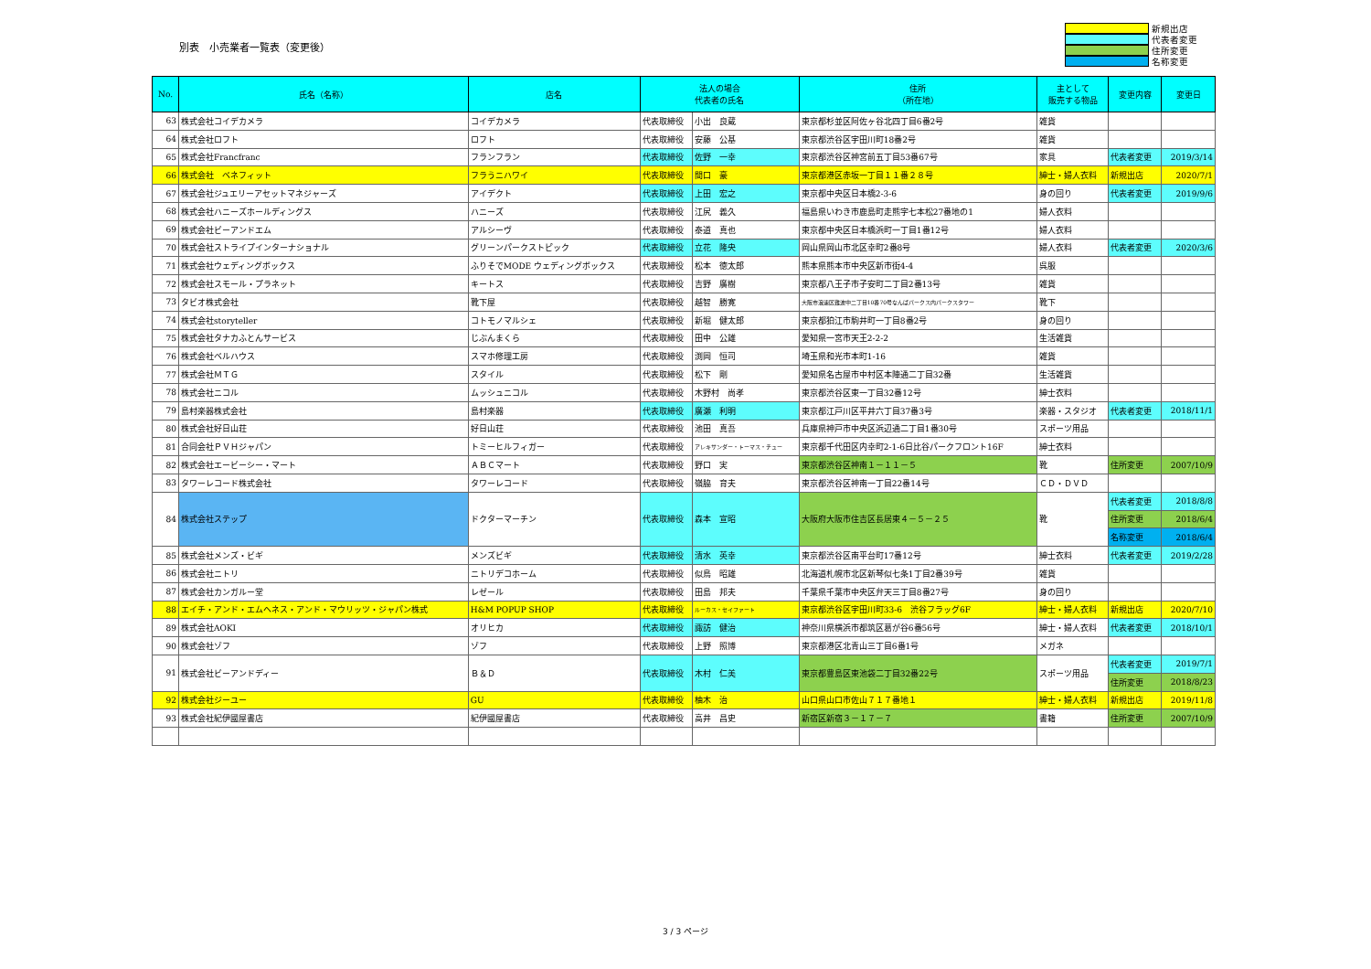別表　小売業者一覧表（変更後）
新規出店
代表者変更
住所変更
名称変更
| No. | 氏名（名称） | 店名 | 法人の場合 代表者の氏名 | | 住所 （所在地） | 主として 販売する物品 | 変更内容 | 変更日 |
| --- | --- | --- | --- | --- | --- | --- | --- | --- |
| 63 | 株式会社コイデカメラ | コイデカメラ | 代表取締役 | 小出 良蔵 | 東京都杉並区阿佐ヶ谷北四丁目6番2号 | 雑貨 | | |
| 64 | 株式会社ロフト | ロフト | 代表取締役 | 安藤 公基 | 東京都渋谷区宇田川町18番2号 | 雑貨 | | |
| 65 | 株式会社Francfranc | フランフラン | 代表取締役 | 佐野 一幸 | 東京都渋谷区神宮前五丁目53番67号 | 家具 | 代表者変更 | 2019/3/14 |
| 66 | 株式会社 ベネフィット | フラうニハワイ | 代表取締役 | 間口 豪 | 東京都港区赤坂一丁目１１番２８号 | 紳士・婦人衣料 | 新規出店 | 2020/7/1 |
| 67 | 株式会社ジュエリーアセットマネジャーズ | アイデクト | 代表取締役 | 上田 宏之 | 東京都中央区日本橋2-3-6 | 身の回り | 代表者変更 | 2019/9/6 |
| 68 | 株式会社ハニーズホールディングス | ハニーズ | 代表取締役 | 江尻 義久 | 福島県いわき市鹿島町走熊字七本松27番地の1 | 婦人衣料 | | |
| 69 | 株式会社ビーアンドエム | アルシーヴ | 代表取締役 | 泰道 真也 | 東京都中央区日本橋浜町一丁目1番12号 | 婦人衣料 | | |
| 70 | 株式会社ストライプインターナショナル | グリーンパークストピック | 代表取締役 | 立花 隆央 | 岡山県岡山市北区幸町2番8号 | 婦人衣料 | 代表者変更 | 2020/3/6 |
| 71 | 株式会社ウェディングボックス | ふりそでMODE ウェディングボックス | 代表取締役 | 松本 徳太郎 | 熊本県熊本市中央区新市街4-4 | 呉服 | | |
| 72 | 株式会社スモール・プラネット | キートス | 代表取締役 | 吉野 廣樹 | 東京都八王子市子安町二丁目2番13号 | 雑貨 | | |
| 73 | タビオ株式会社 | 靴下屋 | 代表取締役 | 越智 勝寛 | 大阪市浪速区難波中二丁目10番70号なんばパークス内パークスタワー | 靴下 | | |
| 74 | 株式会社storyteller | コトモノマルシェ | 代表取締役 | 新堀 健太郎 | 東京都狛江市駒井町一丁目8番2号 | 身の回り | | |
| 75 | 株式会社タナカふとんサービス | じぶんまくら | 代表取締役 | 田中 公雄 | 愛知県一宮市天王2-2-2 | 生活雑貨 | | |
| 76 | 株式会社ベルハウス | スマホ修理工房 | 代表取締役 | 渕岡 恒司 | 埼玉県和光市本町1-16 | 雑貨 | | |
| 77 | 株式会社ＭＴＧ | スタイル | 代表取締役 | 松下 剛 | 愛知県名古屋市中村区本陣通二丁目32番 | 生活雑貨 | | |
| 78 | 株式会社ニコル | ムッシュニコル | 代表取締役 | 木野村 尚孝 | 東京都渋谷区東一丁目32番12号 | 紳士衣料 | | |
| 79 | 島村楽器株式会社 | 島村楽器 | 代表取締役 | 廣瀬 利明 | 東京都江戸川区平井六丁目37番3号 | 楽器・スタジオ | 代表者変更 | 2018/11/1 |
| 80 | 株式会社好日山荘 | 好日山荘 | 代表取締役 | 池田 真吾 | 兵庫県神戸市中央区浜辺通二丁目1番30号 | スポーツ用品 | | |
| 81 | 合同会社ＰＶＨジャパン | トミーヒルフィガー | 代表取締役 | アレキサンダー・トーマス・チュー | 東京都千代田区内幸町2-1-6日比谷パークフロント16F | 紳士衣料 | | |
| 82 | 株式会社エービーシー・マート | ＡＢＣマート | 代表取締役 | 野口 実 | 東京都渋谷区神南１－１１－５ | 靴 | 住所変更 | 2007/10/9 |
| 83 | タワーレコード株式会社 | タワーレコード | 代表取締役 | 嶺脇 育夫 | 東京都渋谷区神南一丁目22番14号 | ＣＤ・ＤＶＤ | | |
| 84 | 株式会社ステップ | ドクターマーチン | 代表取締役 | 森本 宣昭 | 大阪府大阪市住吉区長居東４－５－２５ | 靴 | 代表者変更 | 2018/8/8 |
| | | | | | | | 住所変更 | 2018/6/4 |
| | | | | | | | 名称変更 | 2018/6/4 |
| 85 | 株式会社メンズ・ビギ | メンズビギ | 代表取締役 | 清水 英幸 | 東京都渋谷区南平台町17番12号 | 紳士衣料 | 代表者変更 | 2019/2/28 |
| 86 | 株式会社ニトリ | ニトリデコホーム | 代表取締役 | 似鳥 昭雄 | 北海道札幌市北区新琴似七条1丁目2番39号 | 雑貨 | | |
| 87 | 株式会社カンガルー堂 | レゼール | 代表取締役 | 田島 邦夫 | 千葉県千葉市中央区弁天三丁目8番27号 | 身の回り | | |
| 88 | エイチ・アンド・エムヘネス・アンド・マウリッツ・ジャパン株式 | H&M POPUP SHOP | 代表取締役 | ルーカス・セイファート | 東京都渋谷区宇田川町33-6 渋谷フラッグ6F | 紳士・婦人衣料 | 新規出店 | 2020/7/10 |
| 89 | 株式会社AOKI | オリヒカ | 代表取締役 | 諏訪 健治 | 神奈川県横浜市都筑区葛が谷6番56号 | 紳士・婦人衣料 | 代表者変更 | 2018/10/1 |
| 90 | 株式会社ゾフ | ゾフ | 代表取締役 | 上野 照博 | 東京都港区北青山三丁目6番1号 | メガネ | | |
| 91 | 株式会社ビーアンドディー | Ｂ＆Ｄ | 代表取締役 | 木村 仁美 | 東京都豊島区東池袋二丁目32番22号 | スポーツ用品 | 代表者変更 | 2019/7/1 |
| | | | | | | | 住所変更 | 2018/8/23 |
| 92 | 株式会社ジーユー | GU | 代表取締役 | 柚木 治 | 山口県山口市佐山７１７番地１ | 紳士・婦人衣料 | 新規出店 | 2019/11/8 |
| 93 | 株式会社紀伊國屋書店 | 紀伊國屋書店 | 代表取締役 | 高井 昌史 | 新宿区新宿３－１７－７ | 書籍 | 住所変更 | 2007/10/9 |
3 / 3 ページ